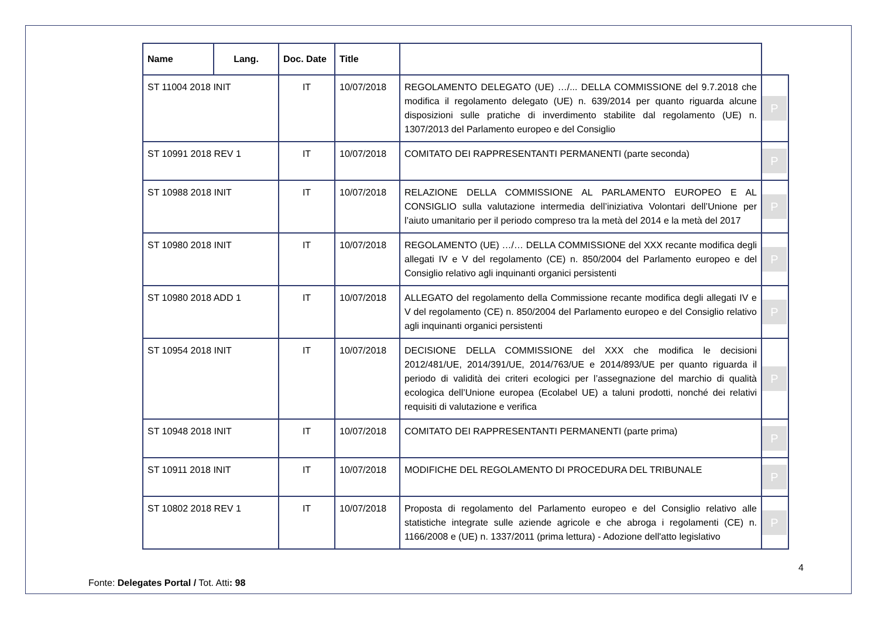| Name | Lang. | Doc. Date | Title | | |
| --- | --- | --- | --- | --- | --- |
| ST 11004 2018 INIT | | IT | 10/07/2018 | REGOLAMENTO DELEGATO (UE) …/... DELLA COMMISSIONE del 9.7.2018 che modifica il regolamento delegato (UE) n. 639/2014 per quanto riguarda alcune disposizioni sulle pratiche di inverdimento stabilite dal regolamento (UE) n. 1307/2013 del Parlamento europeo e del Consiglio | P |
| ST 10991 2018 REV 1 | | IT | 10/07/2018 | COMITATO DEI RAPPRESENTANTI PERMANENTI (parte seconda) | P |
| ST 10988 2018 INIT | | IT | 10/07/2018 | RELAZIONE DELLA COMMISSIONE AL PARLAMENTO EUROPEO E AL CONSIGLIO sulla valutazione intermedia dell’iniziativa Volontari dell’Unione per l’aiuto umanitario per il periodo compreso tra la metà del 2014 e la metà del 2017 | P |
| ST 10980 2018 INIT | | IT | 10/07/2018 | REGOLAMENTO (UE) …/… DELLA COMMISSIONE del XXX recante modifica degli allegati IV e V del regolamento (CE) n. 850/2004 del Parlamento europeo e del Consiglio relativo agli inquinanti organici persistenti | P |
| ST 10980 2018 ADD 1 | | IT | 10/07/2018 | ALLEGATO del regolamento della Commissione recante modifica degli allegati IV e V del regolamento (CE) n. 850/2004 del Parlamento europeo e del Consiglio relativo agli inquinanti organici persistenti | P |
| ST 10954 2018 INIT | | IT | 10/07/2018 | DECISIONE DELLA COMMISSIONE del XXX che modifica le decisioni 2012/481/UE, 2014/391/UE, 2014/763/UE e 2014/893/UE per quanto riguarda il periodo di validità dei criteri ecologici per l’assegnazione del marchio di qualità ecologica dell’Unione europea (Ecolabel UE) a taluni prodotti, nonché dei relativi requisiti di valutazione e verifica | P |
| ST 10948 2018 INIT | | IT | 10/07/2018 | COMITATO DEI RAPPRESENTANTI PERMANENTI (parte prima) | P |
| ST 10911 2018 INIT | | IT | 10/07/2018 | MODIFICHE DEL REGOLAMENTO DI PROCEDURA DEL TRIBUNALE | P |
| ST 10802 2018 REV 1 | | IT | 10/07/2018 | Proposta di regolamento del Parlamento europeo e del Consiglio relativo alle statistiche integrate sulle aziende agricole e che abroga i regolamenti (CE) n. 1166/2008 e (UE) n. 1337/2011 (prima lettura) - Adozione dell'atto legislativo | P |
4
Fonte: Delegates Portal / Tot. Atti: 98